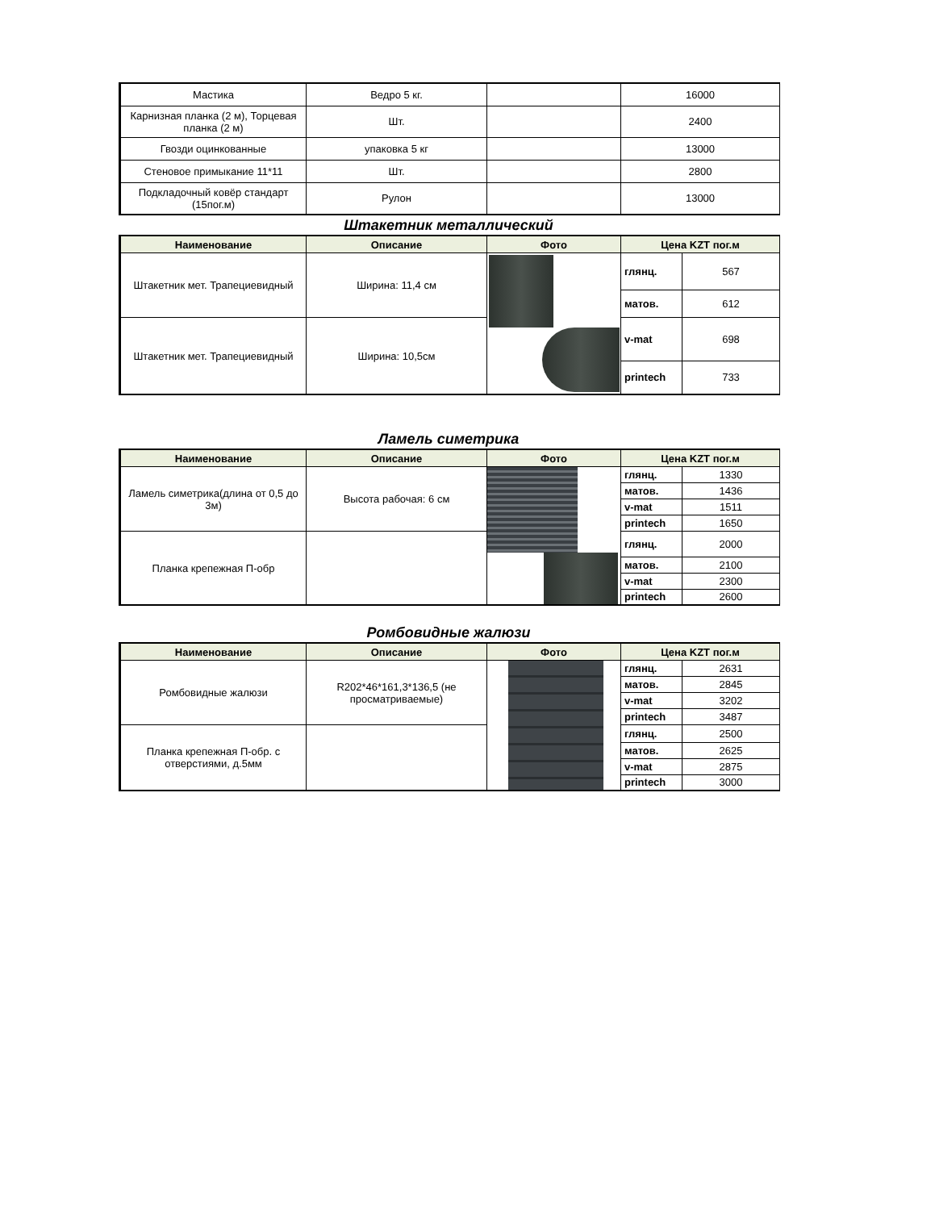| Мастика | Ведро 5 кг. | | 16000 |
| Карнизная планка (2 м), Торцевая планка (2 м) | Шт. | | 2400 |
| Гвозди оцинкованные | упаковка 5 кг | | 13000 |
| Стеновое примыкание 11*11 | Шт. | | 2800 |
| Подкладочный ковёр стандарт (15пог.м) | Рулон | | 13000 |
Штакетник металлический
| Наименование | Описание | Фото | Цена KZT пог.м | |
| --- | --- | --- | --- | --- |
| Штакетник мет. Трапециевидный | Ширина: 11,4 см | | глянц. | 567 |
| | | | матов. | 612 |
| Штакетник мет. Трапециевидный | Ширина: 10,5см | | v-mat | 698 |
| | | | printech | 733 |
Ламель симетрика
| Наименование | Описание | Фото | Цена KZT пог.м | |
| --- | --- | --- | --- | --- |
| Ламель симетрика(длина от 0,5 до 3м) | Высота рабочая: 6 см | | глянц. | 1330 |
| | | | матов. | 1436 |
| | | | v-mat | 1511 |
| | | | printech | 1650 |
| Планка крепежная П-обр | | | глянц. | 2000 |
| | | | матов. | 2100 |
| | | | v-mat | 2300 |
| | | | printech | 2600 |
Ромбовидные жалюзи
| Наименование | Описание | Фото | Цена KZT пог.м | |
| --- | --- | --- | --- | --- |
| Ромбовидные жалюзи | R202*46*161,3*136,5 (не просматриваемые) | | глянц. | 2631 |
| | | | матов. | 2845 |
| | | | v-mat | 3202 |
| | | | printech | 3487 |
| Планка крепежная П-обр. с отверстиями, д.5мм | | | глянц. | 2500 |
| | | | матов. | 2625 |
| | | | v-mat | 2875 |
| | | | printech | 3000 |